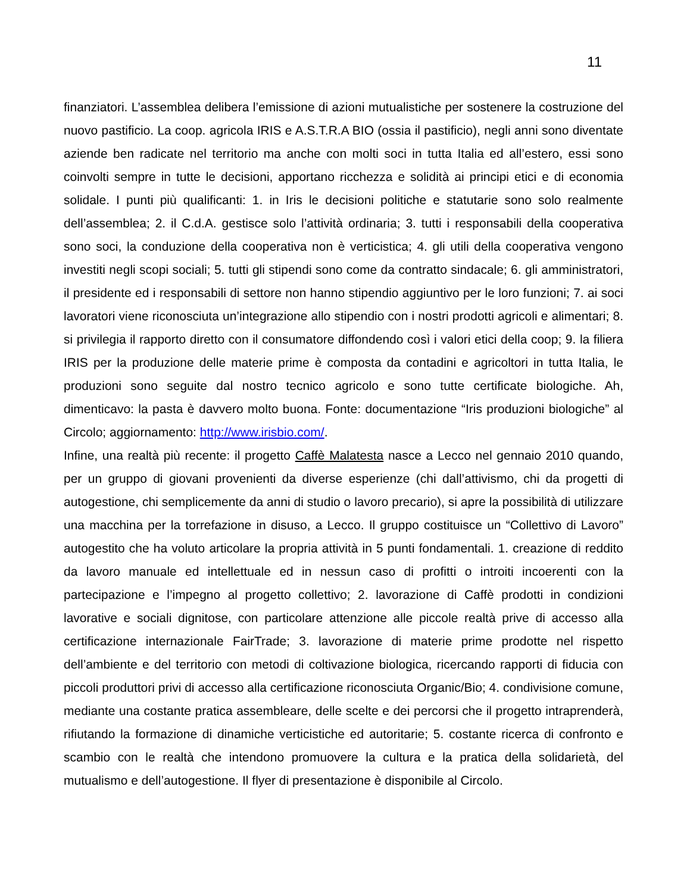11
finanziatori. L’assemblea delibera l’emissione di azioni mutualistiche per sostenere la costruzione del nuovo pastificio. La coop. agricola IRIS e A.S.T.R.A BIO (ossia il pastificio), negli anni sono diventate aziende ben radicate nel territorio ma anche con molti soci in tutta Italia ed all’estero, essi sono coinvolti sempre in tutte le decisioni, apportano ricchezza e solidità ai principi etici e di economia solidale. I punti più qualificanti: 1. in Iris le decisioni politiche e statutarie sono solo realmente dell’assemblea; 2. il C.d.A. gestisce solo l’attività ordinaria; 3. tutti i responsabili della cooperativa sono soci, la conduzione della cooperativa non è verticistica; 4. gli utili della cooperativa vengono investiti negli scopi sociali; 5. tutti gli stipendi sono come da contratto sindacale; 6. gli amministratori, il presidente ed i responsabili di settore non hanno stipendio aggiuntivo per le loro funzioni; 7. ai soci lavoratori viene riconosciuta un’integrazione allo stipendio con i nostri prodotti agricoli e alimentari; 8. si privilegia il rapporto diretto con il consumatore diffondendo così i valori etici della coop; 9. la filiera IRIS per la produzione delle materie prime è composta da contadini e agricoltori in tutta Italia, le produzioni sono seguite dal nostro tecnico agricolo e sono tutte certificate biologiche. Ah, dimenticavo: la pasta è davvero molto buona. Fonte: documentazione “Iris produzioni biologiche” al Circolo; aggiornamento: http://www.irisbio.com/.
Infine, una realtà più recente: il progetto Caffè Malatesta nasce a Lecco nel gennaio 2010 quando, per un gruppo di giovani provenienti da diverse esperienze (chi dall’attivismo, chi da progetti di autogestione, chi semplicemente da anni di studio o lavoro precario), si apre la possibilità di utilizzare una macchina per la torrefazione in disuso, a Lecco. Il gruppo costituisce un “Collettivo di Lavoro” autogestito che ha voluto articolare la propria attività in 5 punti fondamentali. 1. creazione di reddito da lavoro manuale ed intellettuale ed in nessun caso di profitti o introiti incoerenti con la partecipazione e l’impegno al progetto collettivo; 2. lavorazione di Caffè prodotti in condizioni lavorative e sociali dignitose, con particolare attenzione alle piccole realtà prive di accesso alla certificazione internazionale FairTrade; 3. lavorazione di materie prime prodotte nel rispetto dell’ambiente e del territorio con metodi di coltivazione biologica, ricercando rapporti di fiducia con piccoli produttori privi di accesso alla certificazione riconosciuta Organic/Bio; 4. condivisione comune, mediante una costante pratica assembleare, delle scelte e dei percorsi che il progetto intraprenderà, rifiutando la formazione di dinamiche verticistiche ed autoritarie; 5. costante ricerca di confronto e scambio con le realtà che intendono promuovere la cultura e la pratica della solidarietà, del mutualismo e dell’autogestione. Il flyer di presentazione è disponibile al Circolo.